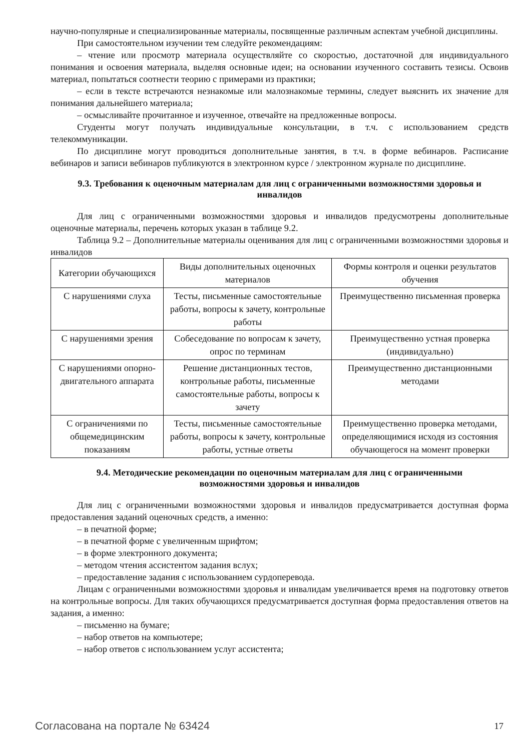научно-популярные и специализированные материалы, посвященные различным аспектам учебной дисциплины.
При самостоятельном изучении тем следуйте рекомендациям:
– чтение или просмотр материала осуществляйте со скоростью, достаточной для индивидуального понимания и освоения материала, выделяя основные идеи; на основании изученного составить тезисы. Освоив материал, попытаться соотнести теорию с примерами из практики;
– если в тексте встречаются незнакомые или малознакомые термины, следует выяснить их значение для понимания дальнейшего материала;
– осмысливайте прочитанное и изученное, отвечайте на предложенные вопросы.
Студенты могут получать индивидуальные консультации, в т.ч. с использованием средств телекоммуникации.
По дисциплине могут проводиться дополнительные занятия, в т.ч. в форме вебинаров. Расписание вебинаров и записи вебинаров публикуются в электронном курсе / электронном журнале по дисциплине.
9.3. Требования к оценочным материалам для лиц с ограниченными возможностями здоровья и инвалидов
Для лиц с ограниченными возможностями здоровья и инвалидов предусмотрены дополнительные оценочные материалы, перечень которых указан в таблице 9.2.
Таблица 9.2 – Дополнительные материалы оценивания для лиц с ограниченными возможностями здоровья и инвалидов
| Категории обучающихся | Виды дополнительных оценочных материалов | Формы контроля и оценки результатов обучения |
| --- | --- | --- |
| С нарушениями слуха | Тесты, письменные самостоятельные работы, вопросы к зачету, контрольные работы | Преимущественно письменная проверка |
| С нарушениями зрения | Собеседование по вопросам к зачету, опрос по терминам | Преимущественно устная проверка (индивидуально) |
| С нарушениями опорно-двигательного аппарата | Решение дистанционных тестов, контрольные работы, письменные самостоятельные работы, вопросы к зачету | Преимущественно дистанционными методами |
| С ограничениями по общемедицинским показаниям | Тесты, письменные самостоятельные работы, вопросы к зачету, контрольные работы, устные ответы | Преимущественно проверка методами, определяющимися исходя из состояния обучающегося на момент проверки |
9.4. Методические рекомендации по оценочным материалам для лиц с ограниченными возможностями здоровья и инвалидов
Для лиц с ограниченными возможностями здоровья и инвалидов предусматривается доступная форма предоставления заданий оценочных средств, а именно:
– в печатной форме;
– в печатной форме с увеличенным шрифтом;
– в форме электронного документа;
– методом чтения ассистентом задания вслух;
– предоставление задания с использованием сурдоперевода.
Лицам с ограниченными возможностями здоровья и инвалидам увеличивается время на подготовку ответов на контрольные вопросы. Для таких обучающихся предусматривается доступная форма предоставления ответов на задания, а именно:
– письменно на бумаге;
– набор ответов на компьютере;
– набор ответов с использованием услуг ассистента;
Согласована на портале № 63424 17